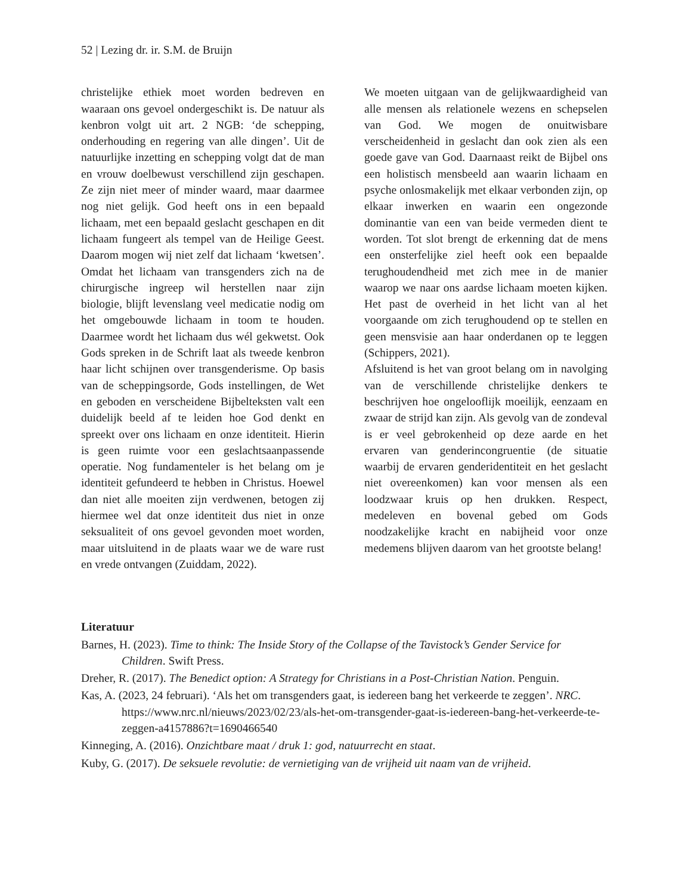52 | Lezing dr. ir. S.M. de Bruijn
christelijke ethiek moet worden bedreven en waaraan ons gevoel ondergeschikt is. De natuur als kenbron volgt uit art. 2 NGB: ‘de schepping, onderhouding en regering van alle dingen’. Uit de natuurlijke inzetting en schepping volgt dat de man en vrouw doelbewust verschillend zijn geschapen. Ze zijn niet meer of minder waard, maar daarmee nog niet gelijk. God heeft ons in een bepaald lichaam, met een bepaald geslacht geschapen en dit lichaam fungeert als tempel van de Heilige Geest. Daarom mogen wij niet zelf dat lichaam ‘kwetsen’. Omdat het lichaam van transgenders zich na de chirurgische ingreep wil herstellen naar zijn biologie, blijft levenslang veel medicatie nodig om het omgebouwde lichaam in toom te houden. Daarmee wordt het lichaam dus wél gekwetst. Ook Gods spreken in de Schrift laat als tweede kenbron haar licht schijnen over transgenderisme. Op basis van de scheppingsorde, Gods instellingen, de Wet en geboden en verscheidene Bijbelteksten valt een duidelijk beeld af te leiden hoe God denkt en spreekt over ons lichaam en onze identiteit. Hierin is geen ruimte voor een geslachtsaanpassende operatie. Nog fundamenteler is het belang om je identiteit gefundeerd te hebben in Christus. Hoewel dan niet alle moeiten zijn verdwenen, betogen zij hiermee wel dat onze identiteit dus niet in onze seksualiteit of ons gevoel gevonden moet worden, maar uitsluitend in de plaats waar we de ware rust en vrede ontvangen (Zuiddam, 2022).
We moeten uitgaan van de gelijkwaardigheid van alle mensen als relationele wezens en schepselen van God. We mogen de onuitwisbare verscheidenheid in geslacht dan ook zien als een goede gave van God. Daarnaast reikt de Bijbel ons een holistisch mensbeeld aan waarin lichaam en psyche onlosmakelijk met elkaar verbonden zijn, op elkaar inwerken en waarin een ongezonde dominantie van een van beide vermeden dient te worden. Tot slot brengt de erkenning dat de mens een onsterfelijke ziel heeft ook een bepaalde terughoudendheid met zich mee in de manier waarop we naar ons aardse lichaam moeten kijken. Het past de overheid in het licht van al het voorgaande om zich terughoudend op te stellen en geen mensvisie aan haar onderdanen op te leggen (Schippers, 2021).
Afsluitend is het van groot belang om in navolging van de verschillende christelijke denkers te beschrijven hoe ongelooflijk moeilijk, eenzaam en zwaar de strijd kan zijn. Als gevolg van de zondeval is er veel gebrokenheid op deze aarde en het ervaren van genderincongruentie (de situatie waarbij de ervaren genderidentiteit en het geslacht niet overeenkomen) kan voor mensen als een loodzwaar kruis op hen drukken. Respect, medeleven en bovenal gebed om Gods noodzakelijke kracht en nabijheid voor onze medemens blijven daarom van het grootste belang!
Literatuur
Barnes, H. (2023). Time to think: The Inside Story of the Collapse of the Tavistock’s Gender Service for Children. Swift Press.
Dreher, R. (2017). The Benedict option: A Strategy for Christians in a Post-Christian Nation. Penguin.
Kas, A. (2023, 24 februari). ‘Als het om transgenders gaat, is iedereen bang het verkeerde te zeggen’. NRC. https://www.nrc.nl/nieuws/2023/02/23/als-het-om-transgender-gaat-is-iedereen-bang-het-verkeerde-te-zeggen-a4157886?t=1690466540
Kinneging, A. (2016). Onzichtbare maat / druk 1: god, natuurrecht en staat.
Kuby, G. (2017). De seksuele revolutie: de vernietiging van de vrijheid uit naam van de vrijheid.